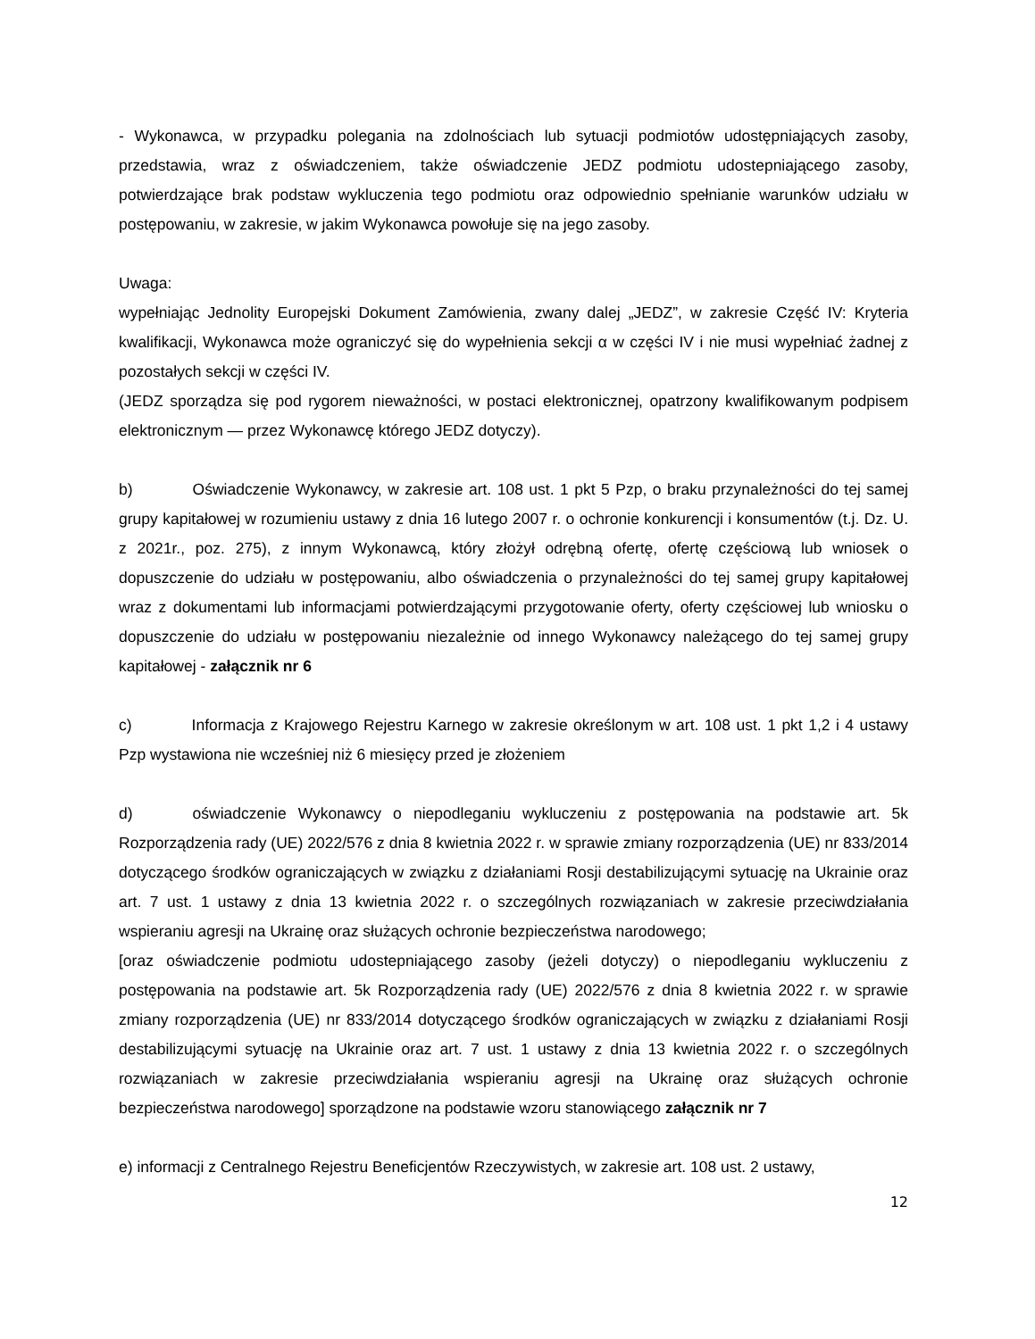- Wykonawca, w przypadku polegania na zdolnościach lub sytuacji podmiotów udostępniających zasoby, przedstawia, wraz z oświadczeniem, także oświadczenie JEDZ podmiotu udostepniającego zasoby, potwierdzające brak podstaw wykluczenia tego podmiotu oraz odpowiednio spełnianie warunków udziału w postępowaniu, w zakresie, w jakim Wykonawca powołuje się na jego zasoby.
Uwaga:
wypełniając Jednolity Europejski Dokument Zamówienia, zwany dalej „JEDZ”, w zakresie Część IV: Kryteria kwalifikacji, Wykonawca może ograniczyć się do wypełnienia sekcji α w części IV i nie musi wypełniać żadnej z pozostałych sekcji w części IV.
(JEDZ sporządza się pod rygorem nieważności, w postaci elektronicznej, opatrzony kwalifikowanym podpisem elektronicznym — przez Wykonawcę którego JEDZ dotyczy).
b) Oświadczenie Wykonawcy, w zakresie art. 108 ust. 1 pkt 5 Pzp, o braku przynależności do tej samej grupy kapitałowej w rozumieniu ustawy z dnia 16 lutego 2007 r. o ochronie konkurencji i konsumentów (t.j. Dz. U. z 2021r., poz. 275), z innym Wykonawcą, który złożył odrębną ofertę, ofertę częściową lub wniosek o dopuszczenie do udziału w postępowaniu, albo oświadczenia o przynależności do tej samej grupy kapitałowej wraz z dokumentami lub informacjami potwierdzającymi przygotowanie oferty, oferty częściowej lub wniosku o dopuszczenie do udziału w postępowaniu niezależnie od innego Wykonawcy należącego do tej samej grupy kapitałowej - załącznik nr 6
c) Informacja z Krajowego Rejestru Karnego w zakresie określonym w art. 108 ust. 1 pkt 1,2 i 4 ustawy Pzp wystawiona nie wcześniej niż 6 miesięcy przed je złożeniem
d) oświadczenie Wykonawcy o niepodleganiu wykluczeniu z postępowania na podstawie art. 5k Rozporządzenia rady (UE) 2022/576 z dnia 8 kwietnia 2022 r. w sprawie zmiany rozporządzenia (UE) nr 833/2014 dotyczącego środków ograniczających w związku z działaniami Rosji destabilizującymi sytuację na Ukrainie oraz art. 7 ust. 1 ustawy z dnia 13 kwietnia 2022 r. o szczególnych rozwiązaniach w zakresie przeciwdziałania wspieraniu agresji na Ukrainę oraz służących ochronie bezpieczeństwa narodowego;
[oraz oświadczenie podmiotu udostepniającego zasoby (jeżeli dotyczy) o niepodleganiu wykluczeniu z postępowania na podstawie art. 5k Rozporządzenia rady (UE) 2022/576 z dnia 8 kwietnia 2022 r. w sprawie zmiany rozporządzenia (UE) nr 833/2014 dotyczącego środków ograniczających w związku z działaniami Rosji destabilizującymi sytuację na Ukrainie oraz art. 7 ust. 1 ustawy z dnia 13 kwietnia 2022 r. o szczególnych rozwiązaniach w zakresie przeciwdziałania wspieraniu agresji na Ukrainę oraz służących ochronie bezpieczeństwa narodowego] sporządzone na podstawie wzoru stanowiącego załącznik nr 7
e) informacji z Centralnego Rejestru Beneficjentów Rzeczywistych, w zakresie art. 108 ust. 2 ustawy,
12